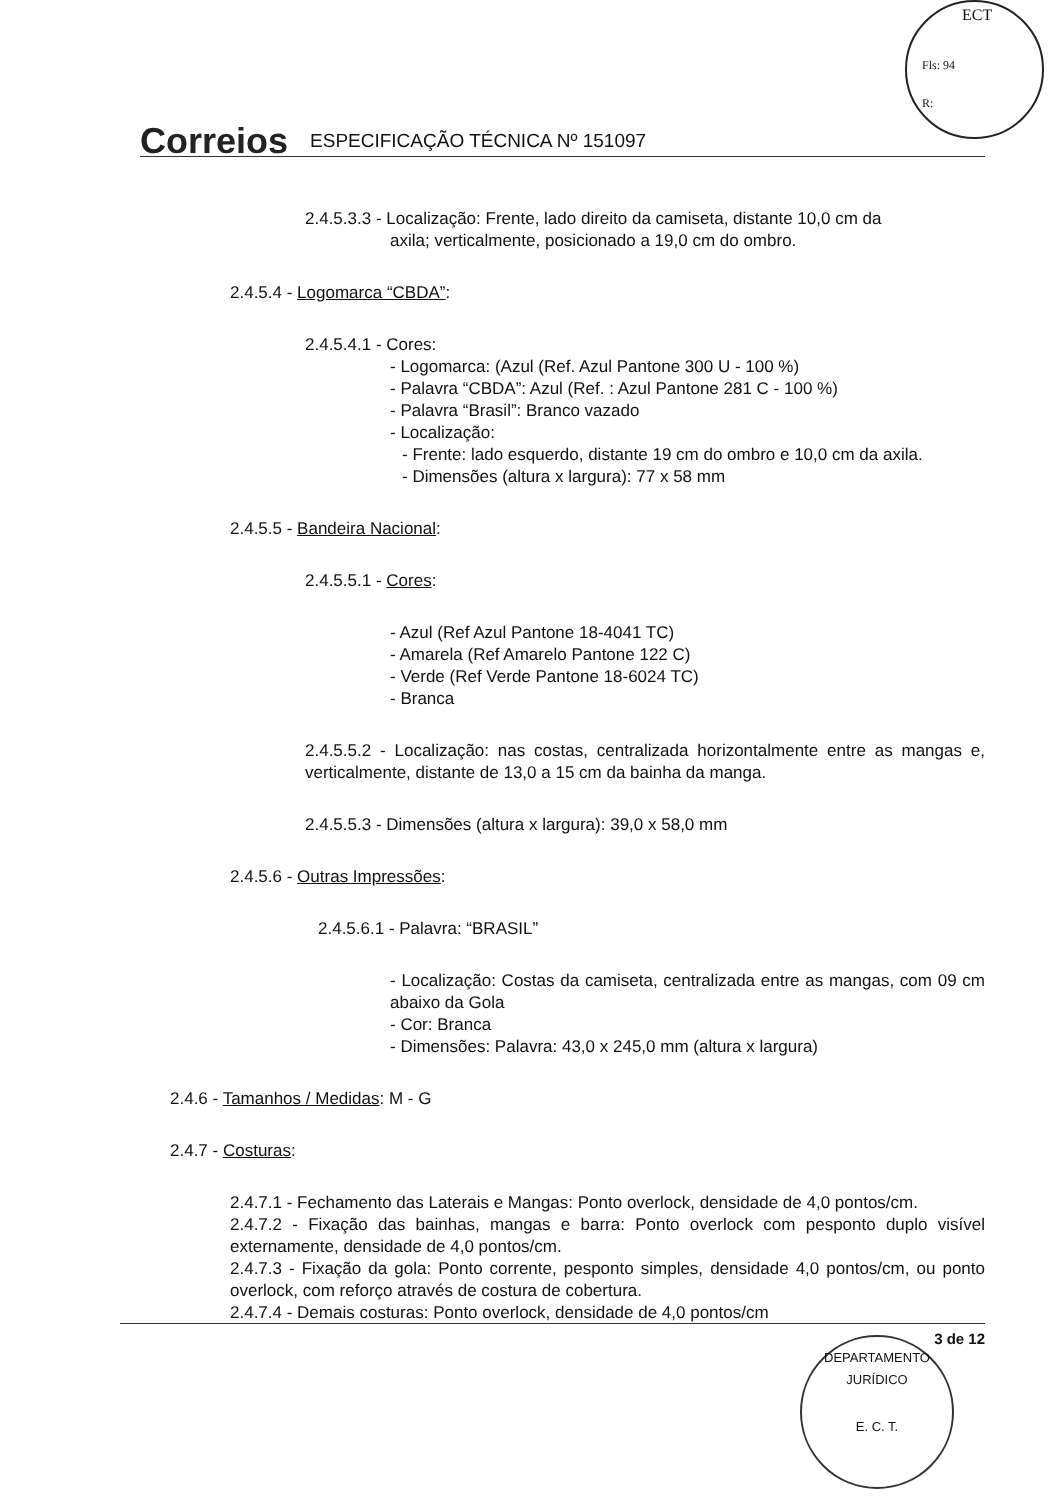ECT
Fls: 94
R:
Correios ESPECIFICAÇÃO TÉCNICA Nº 151097
2.4.5.3.3 - Localização: Frente, lado direito da camiseta, distante 10,0 cm da
axila; verticalmente, posicionado a 19,0 cm do ombro.
2.4.5.4 - Logomarca “CBDA”:
2.4.5.4.1 - Cores:
- Logomarca: (Azul (Ref. Azul Pantone 300 U - 100 %)
- Palavra “CBDA”: Azul (Ref. : Azul Pantone 281 C - 100 %)
- Palavra “Brasil”: Branco vazado
- Localização:
- Frente: lado esquerdo, distante 19 cm do ombro e 10,0 cm da axila.
- Dimensões (altura x largura): 77 x 58 mm
2.4.5.5 - Bandeira Nacional:
2.4.5.5.1 - Cores:
- Azul (Ref Azul Pantone 18-4041 TC)
- Amarela (Ref Amarelo Pantone 122 C)
- Verde (Ref Verde Pantone 18-6024 TC)
- Branca
2.4.5.5.2 - Localização: nas costas, centralizada horizontalmente entre as mangas e, verticalmente, distante de 13,0 a 15 cm da bainha da manga.
2.4.5.5.3 - Dimensões (altura x largura): 39,0 x 58,0 mm
2.4.5.6 - Outras Impressões:
2.4.5.6.1 - Palavra: “BRASIL”
- Localização: Costas da camiseta, centralizada entre as mangas, com 09 cm abaixo da Gola
- Cor: Branca
- Dimensões: Palavra: 43,0 x 245,0 mm (altura x largura)
2.4.6 - Tamanhos / Medidas: M - G
2.4.7 - Costuras:
2.4.7.1 - Fechamento das Laterais e Mangas: Ponto overlock, densidade de 4,0 pontos/cm.
2.4.7.2 - Fixação das bainhas, mangas e barra: Ponto overlock com pesponto duplo visível externamente, densidade de 4,0 pontos/cm.
2.4.7.3 - Fixação da gola: Ponto corrente, pesponto simples, densidade 4,0 pontos/cm, ou ponto overlock, com reforço através de costura de cobertura.
2.4.7.4 - Demais costuras: Ponto overlock, densidade de 4,0 pontos/cm
3 de 12
DEPARTAMENTO JURÍDICO
E. C. T.